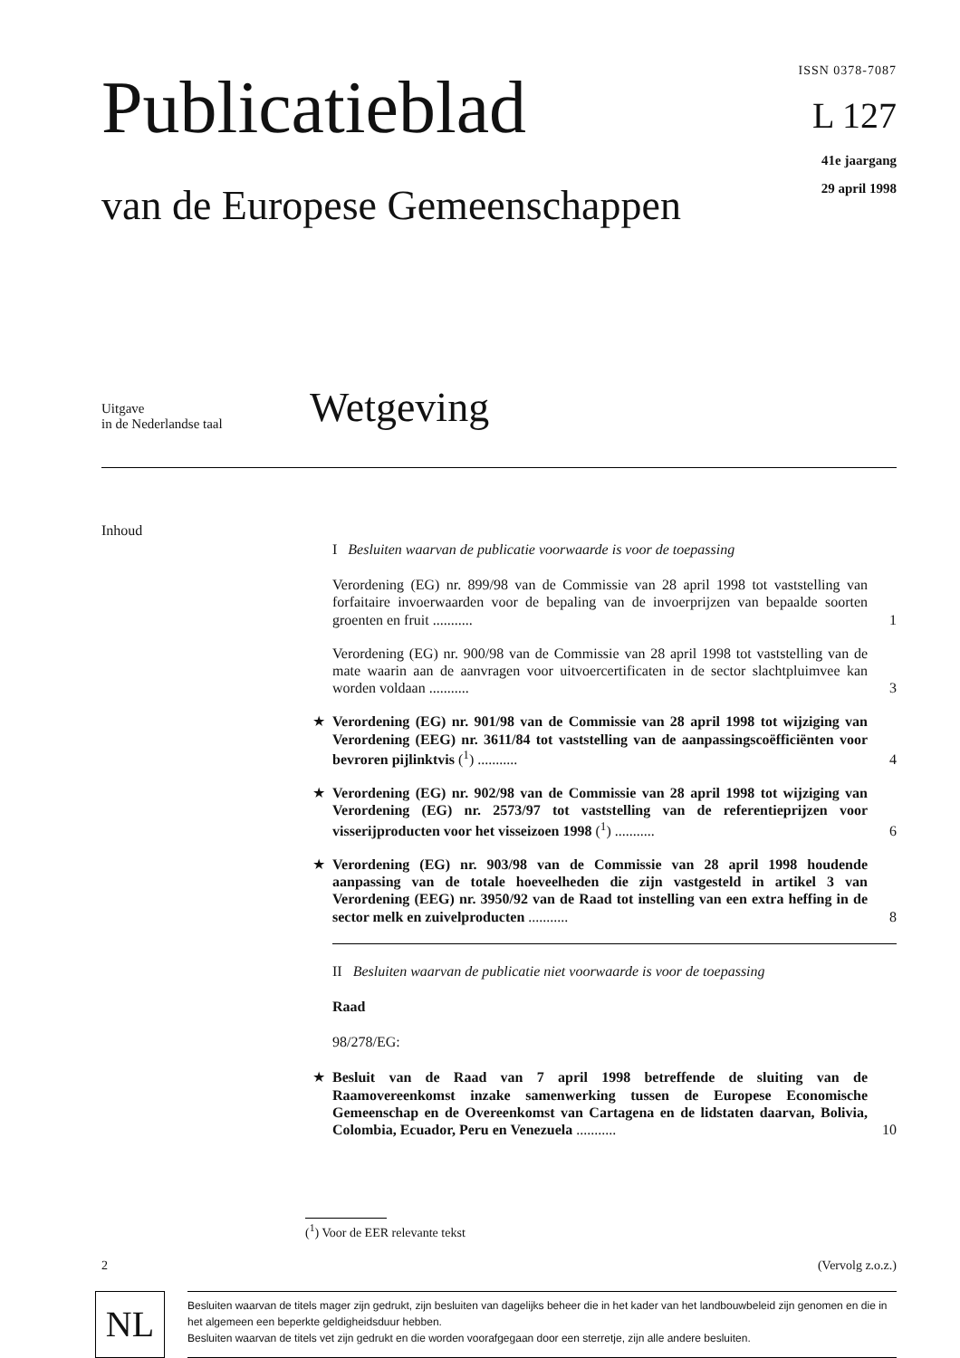Publicatieblad
van de Europese Gemeenschappen
ISSN 0378-7087
L 127
41e jaargang
29 april 1998
Uitgave
in de Nederlandse taal
Wetgeving
Inhoud
I Besluiten waarvan de publicatie voorwaarde is voor de toepassing
Verordening (EG) nr. 899/98 van de Commissie van 28 april 1998 tot vaststelling van forfaitaire invoerwaarden voor de bepaling van de invoerprijzen van bepaalde soorten groenten en fruit ...........
1
Verordening (EG) nr. 900/98 van de Commissie van 28 april 1998 tot vaststelling van de mate waarin aan de aanvragen voor uitvoercertificaten in de sector slachtpluimvee kan worden voldaan ...........
3
★ Verordening (EG) nr. 901/98 van de Commissie van 28 april 1998 tot wijziging van Verordening (EEG) nr. 3611/84 tot vaststelling van de aanpassingscoëfficiënten voor bevroren pijlinktvis (<sup>1</sup>) ...........
4
★ Verordening (EG) nr. 902/98 van de Commissie van 28 april 1998 tot wijziging van Verordening (EG) nr. 2573/97 tot vaststelling van de referentieprijzen voor visserijproducten voor het visseizoen 1998 (<sup>1</sup>) ...........
6
★ Verordening (EG) nr. 903/98 van de Commissie van 28 april 1998 houdende aanpassing van de totale hoeveelheden die zijn vastgesteld in artikel 3 van Verordening (EEG) nr. 3950/92 van de Raad tot instelling van een extra heffing in de sector melk en zuivelproducten ...........
8
II Besluiten waarvan de publicatie niet voorwaarde is voor de toepassing
Raad
98/278/EG:
★ Besluit van de Raad van 7 april 1998 betreffende de sluiting van de Raamovereenkomst inzake samenwerking tussen de Europese Economische Gemeenschap en de Overeenkomst van Cartagena en de lidstaten daarvan, Bolivia, Colombia, Ecuador, Peru en Venezuela ...........
10
(<sup>1</sup>) Voor de EER relevante tekst
2 (Vervolg z.o.z.)
NL
Besluiten waarvan de titels mager zijn gedrukt, zijn besluiten van dagelijks beheer die in het kader van het landbouwbeleid zijn genomen en die in het algemeen een beperkte geldigheidsduur hebben.
Besluiten waarvan de titels vet zijn gedrukt en die worden voorafgegaan door een sterretje, zijn alle andere besluiten.